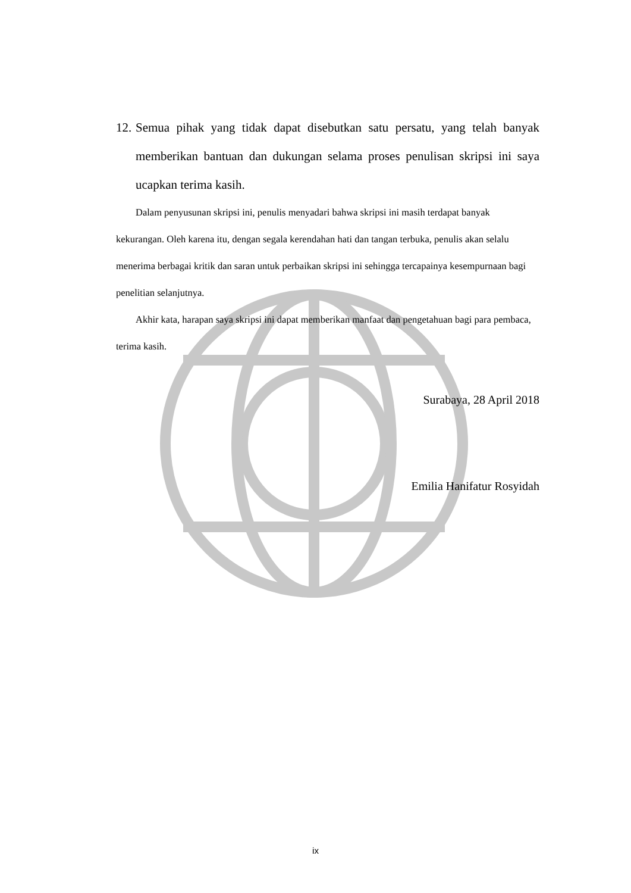12. Semua pihak yang tidak dapat disebutkan satu persatu, yang telah banyak memberikan bantuan dan dukungan selama proses penulisan skripsi ini saya ucapkan terima kasih.
Dalam penyusunan skripsi ini, penulis menyadari bahwa skripsi ini masih terdapat banyak kekurangan. Oleh karena itu, dengan segala kerendahan hati dan tangan terbuka, penulis akan selalu menerima berbagai kritik dan saran untuk perbaikan skripsi ini sehingga tercapainya kesempurnaan bagi penelitian selanjutnya.
Akhir kata, harapan saya skripsi ini dapat memberikan manfaat dan pengetahuan bagi para pembaca, terima kasih.
Surabaya, 28 April 2018
Emilia Hanifatur Rosyidah
ix